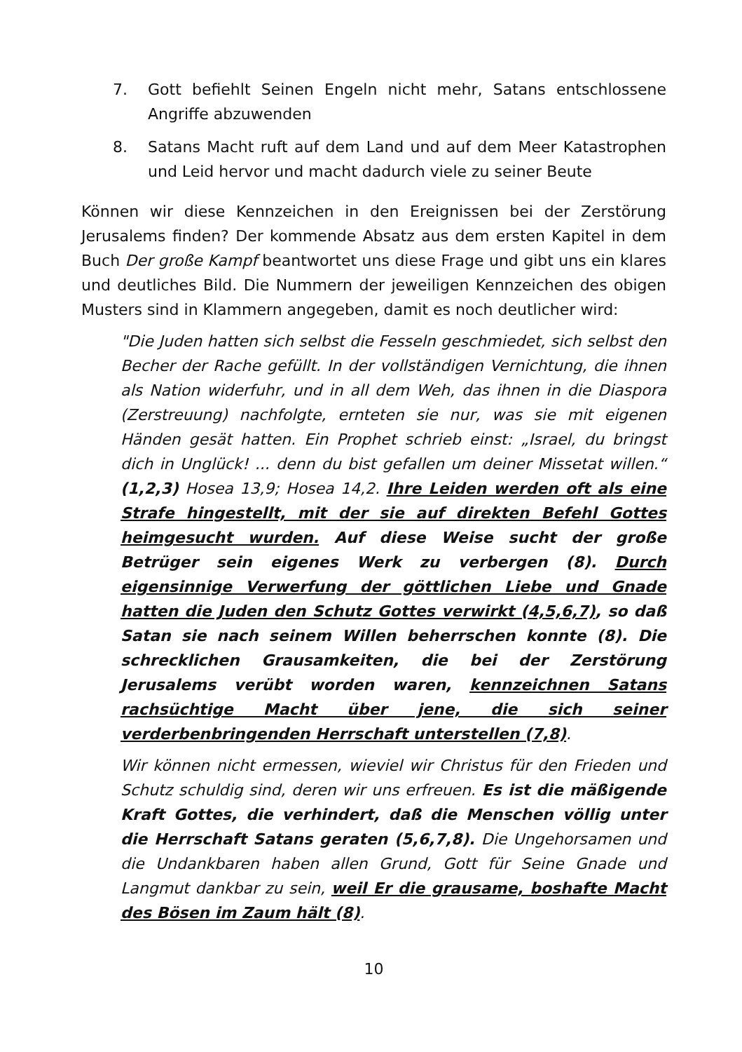7. Gott befiehlt Seinen Engeln nicht mehr, Satans entschlossene Angriffe abzuwenden
8. Satans Macht ruft auf dem Land und auf dem Meer Katastrophen und Leid hervor und macht dadurch viele zu seiner Beute
Können wir diese Kennzeichen in den Ereignissen bei der Zerstörung Jerusalems finden? Der kommende Absatz aus dem ersten Kapitel in dem Buch Der große Kampf beantwortet uns diese Frage und gibt uns ein klares und deutliches Bild. Die Nummern der jeweiligen Kennzeichen des obigen Musters sind in Klammern angegeben, damit es noch deutlicher wird:
"Die Juden hatten sich selbst die Fesseln geschmiedet, sich selbst den Becher der Rache gefüllt. In der vollständigen Vernichtung, die ihnen als Nation widerfuhr, und in all dem Weh, das ihnen in die Diaspora (Zerstreuung) nachfolgte, ernteten sie nur, was sie mit eigenen Händen gesät hatten. Ein Prophet schrieb einst: „Israel, du bringst dich in Unglück! ... denn du bist gefallen um deiner Missetat willen.“ (1,2,3) Hosea 13,9; Hosea 14,2. Ihre Leiden werden oft als eine Strafe hingestellt, mit der sie auf direkten Befehl Gottes heimgesucht wurden. Auf diese Weise sucht der große Betrüger sein eigenes Werk zu verbergen (8). Durch eigensinnige Verwerfung der göttlichen Liebe und Gnade hatten die Juden den Schutz Gottes verwirkt (4,5,6,7), so daß Satan sie nach seinem Willen beherrschen konnte (8). Die schrecklichen Grausamkeiten, die bei der Zerstörung Jerusalems verübt worden waren, kennzeichnen Satans rachsüchtige Macht über jene, die sich seiner verderbenbringenden Herrschaft unterstellen (7,8).
Wir können nicht ermessen, wieviel wir Christus für den Frieden und Schutz schuldig sind, deren wir uns erfreuen. Es ist die mäßigende Kraft Gottes, die verhindert, daß die Menschen völlig unter die Herrschaft Satans geraten (5,6,7,8). Die Ungehorsamen und die Undankbaren haben allen Grund, Gott für Seine Gnade und Langmut dankbar zu sein, weil Er die grausame, boshafte Macht des Bösen im Zaum hält (8).
10